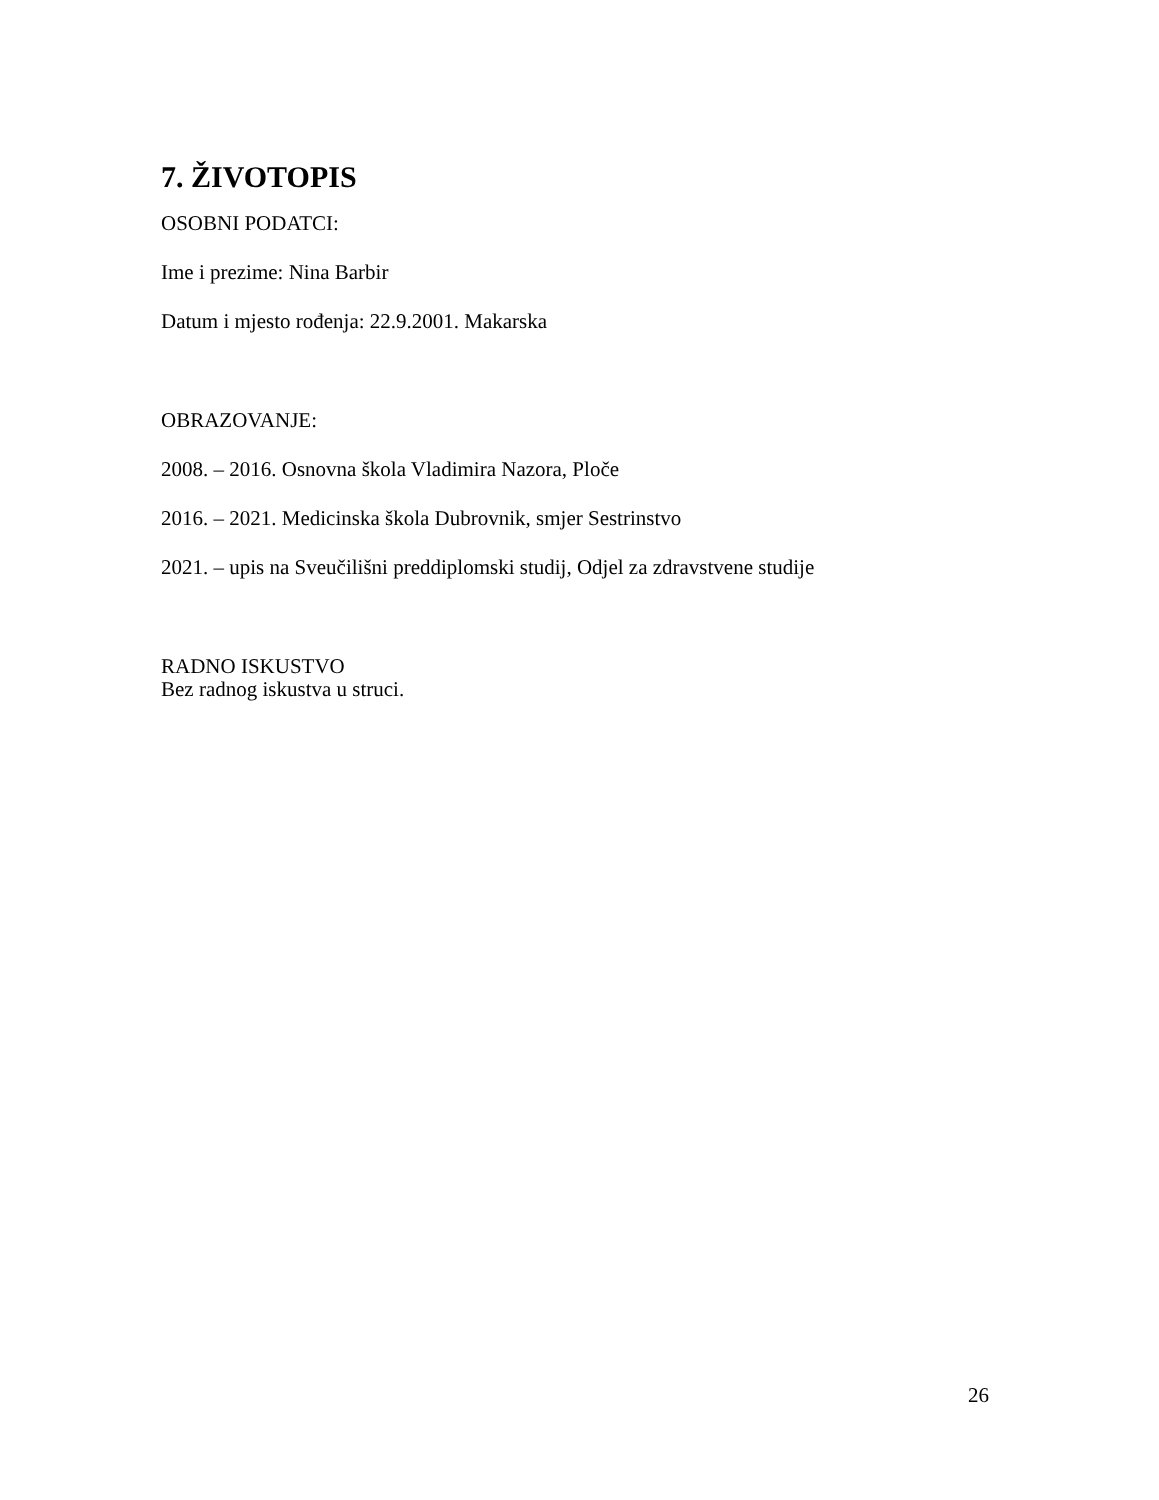7. ŽIVOTOPIS
OSOBNI PODATCI:
Ime i prezime: Nina Barbir
Datum i mjesto rođenja: 22.9.2001. Makarska
OBRAZOVANJE:
2008. – 2016. Osnovna škola Vladimira Nazora, Ploče
2016. – 2021. Medicinska škola Dubrovnik, smjer Sestrinstvo
2021. – upis na Sveučilišni preddiplomski studij, Odjel za zdravstvene studije
RADNO ISKUSTVO
Bez radnog iskustva u struci.
26